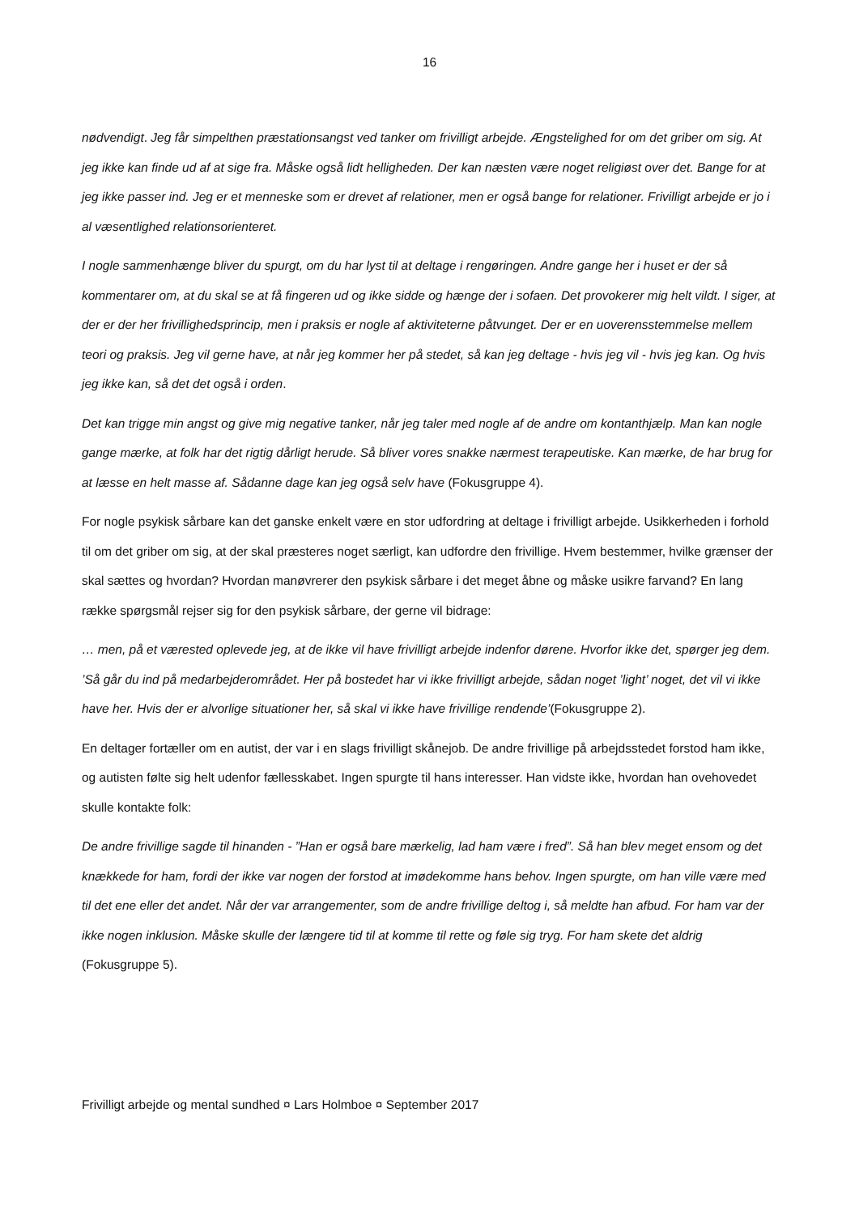16
nødvendigt. Jeg får simpelthen præstationsangst ved tanker om frivilligt arbejde. Ængstelighed for om det griber om sig. At jeg ikke kan finde ud af at sige fra. Måske også lidt helligheden. Der kan næsten være noget religiøst over det. Bange for at jeg ikke passer ind. Jeg er et menneske som er drevet af relationer, men er også bange for relationer. Frivilligt arbejde er jo i al væsentlighed relationsorienteret.
I nogle sammenhænge bliver du spurgt, om du har lyst til at deltage i rengøringen. Andre gange her i huset er der så kommentarer om, at du skal se at få fingeren ud og ikke sidde og hænge der i sofaen. Det provokerer mig helt vildt. I siger, at der er der her frivillighedsprincip, men i praksis er nogle af aktiviteterne påtvunget. Der er en uoverensstemmelse mellem teori og praksis. Jeg vil gerne have, at når jeg kommer her på stedet, så kan jeg deltage - hvis jeg vil - hvis jeg kan. Og hvis jeg ikke kan, så det det også i orden.
Det kan trigge min angst og give mig negative tanker, når jeg taler med nogle af de andre om kontanthjælp. Man kan nogle gange mærke, at folk har det rigtig dårligt herude. Så bliver vores snakke nærmest terapeutiske. Kan mærke, de har brug for at læsse en helt masse af. Sådanne dage kan jeg også selv have (Fokusgruppe 4).
For nogle psykisk sårbare kan det ganske enkelt være en stor udfordring at deltage i frivilligt arbejde. Usikkerheden i forhold til om det griber om sig, at der skal præsteres noget særligt, kan udfordre den frivillige. Hvem bestemmer, hvilke grænser der skal sættes og hvordan? Hvordan manøvrerer den psykisk sårbare i det meget åbne og måske usikre farvand? En lang række spørgsmål rejser sig for den psykisk sårbare, der gerne vil bidrage:
… men, på et værested oplevede jeg, at de ikke vil have frivilligt arbejde indenfor dørene. Hvorfor ikke det, spørger jeg dem. ’Så går du ind på medarbejderområdet. Her på bostedet har vi ikke frivilligt arbejde, sådan noget ’light’ noget, det vil vi ikke have her. Hvis der er alvorlige situationer her, så skal vi ikke have frivillige rendende’(Fokusgruppe 2).
En deltager fortæller om en autist, der var i en slags frivilligt skånejob. De andre frivillige på arbejdsstedet forstod ham ikke, og autisten følte sig helt udenfor fællesskabet. Ingen spurgte til hans interesser. Han vidste ikke, hvordan han ovehovedet skulle kontakte folk:
De andre frivillige sagde til hinanden - ”Han er også bare mærkelig, lad ham være i fred”. Så han blev meget ensom og det knækkede for ham, fordi der ikke var nogen der forstod at imødekomme hans behov. Ingen spurgte, om han ville være med til det ene eller det andet. Når der var arrangementer, som de andre frivillige deltog i, så meldte han afbud. For ham var der ikke nogen inklusion. Måske skulle der længere tid til at komme til rette og føle sig tryg. For ham skete det aldrig (Fokusgruppe 5).
Frivilligt arbejde og mental sundhed ¤ Lars Holmboe ¤ September 2017